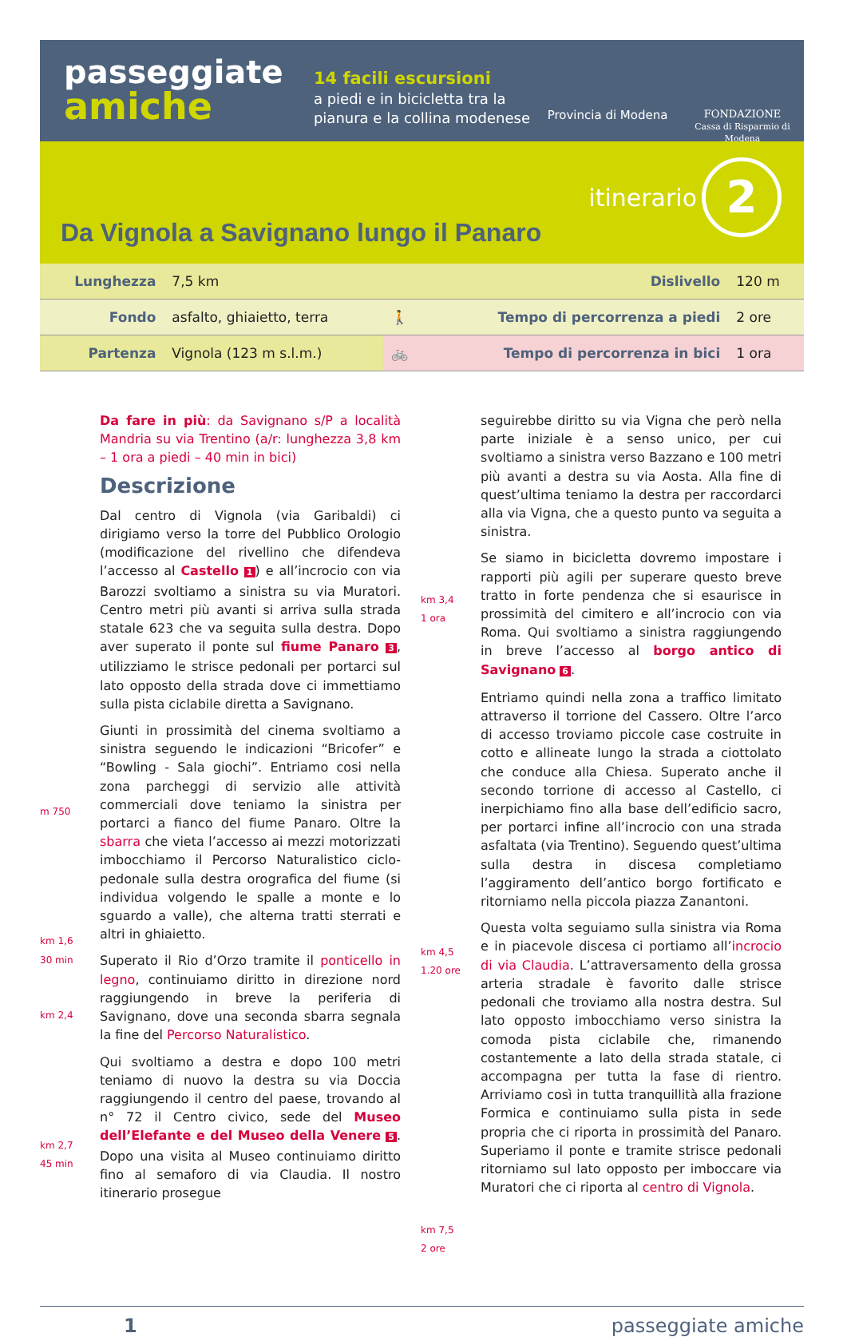passeggiate
amiche
14 facili escursioni
a piedi e in bicicletta tra la pianura e la collina modenese
Provincia di Modena
FONDAZIONE
Cassa di Risparmio di Modena
itinerario
2
Da Vignola a Savignano lungo il Panaro
| Lunghezza | 7,5 km | Dislivello | | 120 m |
| Fondo | asfalto, ghiaietto, terra | 🚶 | Tempo di percorrenza a piedi | 2 ore |
| Partenza | Vignola (123 m s.l.m.) | 🚲 | Tempo di percorrenza in bici | 1 ora |
m 750
km 1,6
30 min
km 2,4
km 2,7
45 min
Da fare in più: da Savignano s/P a località Mandria su via Trentino (a/r: lunghezza 3,8 km – 1 ora a piedi – 40 min in bici)
Descrizione
Dal centro di Vignola (via Garibaldi) ci dirigiamo verso la torre del Pubblico Orologio (modificazione del rivellino che difendeva l’accesso al Castello 1) e all’incrocio con via Barozzi svoltiamo a sinistra su via Muratori. Centro metri più avanti si arriva sulla strada statale 623 che va seguita sulla destra. Dopo aver superato il ponte sul fiume Panaro 3, utilizziamo le strisce pedonali per portarci sul lato opposto della strada dove ci immettiamo sulla pista ciclabile diretta a Savignano.
Giunti in prossimità del cinema svoltiamo a sinistra seguendo le indicazioni “Bricofer” e “Bowling - Sala giochi”. Entriamo cosi nella zona parcheggi di servizio alle attività commerciali dove teniamo la sinistra per portarci a fianco del fiume Panaro. Oltre la sbarra che vieta l’accesso ai mezzi motorizzati imbocchiamo il Percorso Naturalistico ciclo-pedonale sulla destra orografica del fiume (si individua volgendo le spalle a monte e lo sguardo a valle), che alterna tratti sterrati e altri in ghiaietto.
Superato il Rio d’Orzo tramite il ponticello in legno, continuiamo diritto in direzione nord raggiungendo in breve la periferia di Savignano, dove una seconda sbarra segnala la fine del Percorso Naturalistico.
Qui svoltiamo a destra e dopo 100 metri teniamo di nuovo la destra su via Doccia raggiungendo il centro del paese, trovando al n° 72 il Centro civico, sede del Museo dell’Elefante e del Museo della Venere 5. Dopo una visita al Museo continuiamo diritto fino al semaforo di via Claudia. Il nostro itinerario prosegue
km 3,4
1 ora
km 4,5
1.20 ore
km 7,5
2 ore
seguirebbe diritto su via Vigna che però nella parte iniziale è a senso unico, per cui svoltiamo a sinistra verso Bazzano e 100 metri più avanti a destra su via Aosta. Alla fine di quest’ultima teniamo la destra per raccordarci alla via Vigna, che a questo punto va seguita a sinistra.
Se siamo in bicicletta dovremo impostare i rapporti più agili per superare questo breve tratto in forte pendenza che si esaurisce in prossimità del cimitero e all’incrocio con via Roma. Qui svoltiamo a sinistra raggiungendo in breve l’accesso al borgo antico di Savignano 6.
Entriamo quindi nella zona a traffico limitato attraverso il torrione del Cassero. Oltre l’arco di accesso troviamo piccole case costruite in cotto e allineate lungo la strada a ciottolato che conduce alla Chiesa. Superato anche il secondo torrione di accesso al Castello, ci inerpichiamo fino alla base dell’edificio sacro, per portarci infine all’incrocio con una strada asfaltata (via Trentino). Seguendo quest’ultima sulla destra in discesa completiamo l’aggiramento dell’antico borgo fortificato e ritorniamo nella piccola piazza Zanantoni.
Questa volta seguiamo sulla sinistra via Roma e in piacevole discesa ci portiamo all’incrocio di via Claudia. L’attraversamento della grossa arteria stradale è favorito dalle strisce pedonali che troviamo alla nostra destra. Sul lato opposto imbocchiamo verso sinistra la comoda pista ciclabile che, rimanendo costantemente a lato della strada statale, ci accompagna per tutta la fase di rientro. Arriviamo così in tutta tranquillità alla frazione Formica e continuiamo sulla pista in sede propria che ci riporta in prossimità del Panaro. Superiamo il ponte e tramite strisce pedonali ritorniamo sul lato opposto per imboccare via Muratori che ci riporta al centro di Vignola.
1 passeggiate amiche